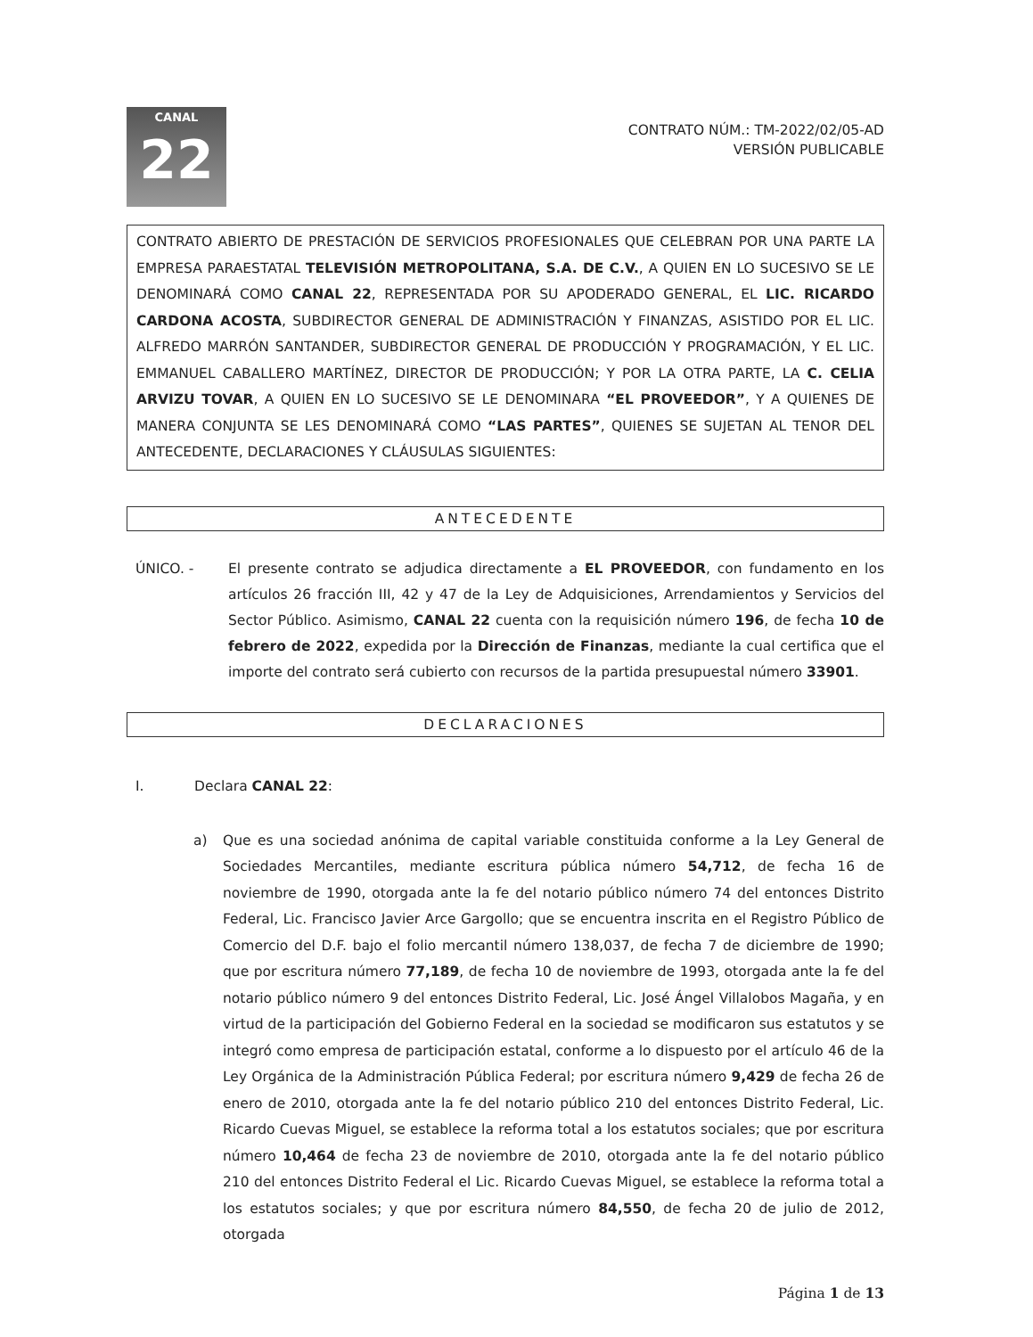CANAL
22
CONTRATO NÚM.: TM-2022/02/05-AD
VERSIÓN PUBLICABLE
CONTRATO ABIERTO DE PRESTACIÓN DE SERVICIOS PROFESIONALES QUE CELEBRAN POR UNA PARTE LA EMPRESA PARAESTATAL TELEVISIÓN METROPOLITANA, S.A. DE C.V., A QUIEN EN LO SUCESIVO SE LE DENOMINARÁ COMO CANAL 22, REPRESENTADA POR SU APODERADO GENERAL, EL LIC. RICARDO CARDONA ACOSTA, SUBDIRECTOR GENERAL DE ADMINISTRACIÓN Y FINANZAS, ASISTIDO POR EL LIC. ALFREDO MARRÓN SANTANDER, SUBDIRECTOR GENERAL DE PRODUCCIÓN Y PROGRAMACIÓN, Y EL LIC. EMMANUEL CABALLERO MARTÍNEZ, DIRECTOR DE PRODUCCIÓN; Y POR LA OTRA PARTE, LA C. CELIA ARVIZU TOVAR, A QUIEN EN LO SUCESIVO SE LE DENOMINARA “EL PROVEEDOR”, Y A QUIENES DE MANERA CONJUNTA SE LES DENOMINARÁ COMO “LAS PARTES”, QUIENES SE SUJETAN AL TENOR DEL ANTECEDENTE, DECLARACIONES Y CLÁUSULAS SIGUIENTES:
ANTECEDENTE
ÚNICO. - El presente contrato se adjudica directamente a EL PROVEEDOR, con fundamento en los artículos 26 fracción III, 42 y 47 de la Ley de Adquisiciones, Arrendamientos y Servicios del Sector Público. Asimismo, CANAL 22 cuenta con la requisición número 196, de fecha 10 de febrero de 2022, expedida por la Dirección de Finanzas, mediante la cual certifica que el importe del contrato será cubierto con recursos de la partida presupuestal número 33901.
DECLARACIONES
I. Declara CANAL 22:
a) Que es una sociedad anónima de capital variable constituida conforme a la Ley General de Sociedades Mercantiles, mediante escritura pública número 54,712, de fecha 16 de noviembre de 1990, otorgada ante la fe del notario público número 74 del entonces Distrito Federal, Lic. Francisco Javier Arce Gargollo; que se encuentra inscrita en el Registro Público de Comercio del D.F. bajo el folio mercantil número 138,037, de fecha 7 de diciembre de 1990; que por escritura número 77,189, de fecha 10 de noviembre de 1993, otorgada ante la fe del notario público número 9 del entonces Distrito Federal, Lic. José Ángel Villalobos Magaña, y en virtud de la participación del Gobierno Federal en la sociedad se modificaron sus estatutos y se integró como empresa de participación estatal, conforme a lo dispuesto por el artículo 46 de la Ley Orgánica de la Administración Pública Federal; por escritura número 9,429 de fecha 26 de enero de 2010, otorgada ante la fe del notario público 210 del entonces Distrito Federal, Lic. Ricardo Cuevas Miguel, se establece la reforma total a los estatutos sociales; que por escritura número 10,464 de fecha 23 de noviembre de 2010, otorgada ante la fe del notario público 210 del entonces Distrito Federal el Lic. Ricardo Cuevas Miguel, se establece la reforma total a los estatutos sociales; y que por escritura número 84,550, de fecha 20 de julio de 2012, otorgada
Página 1 de 13